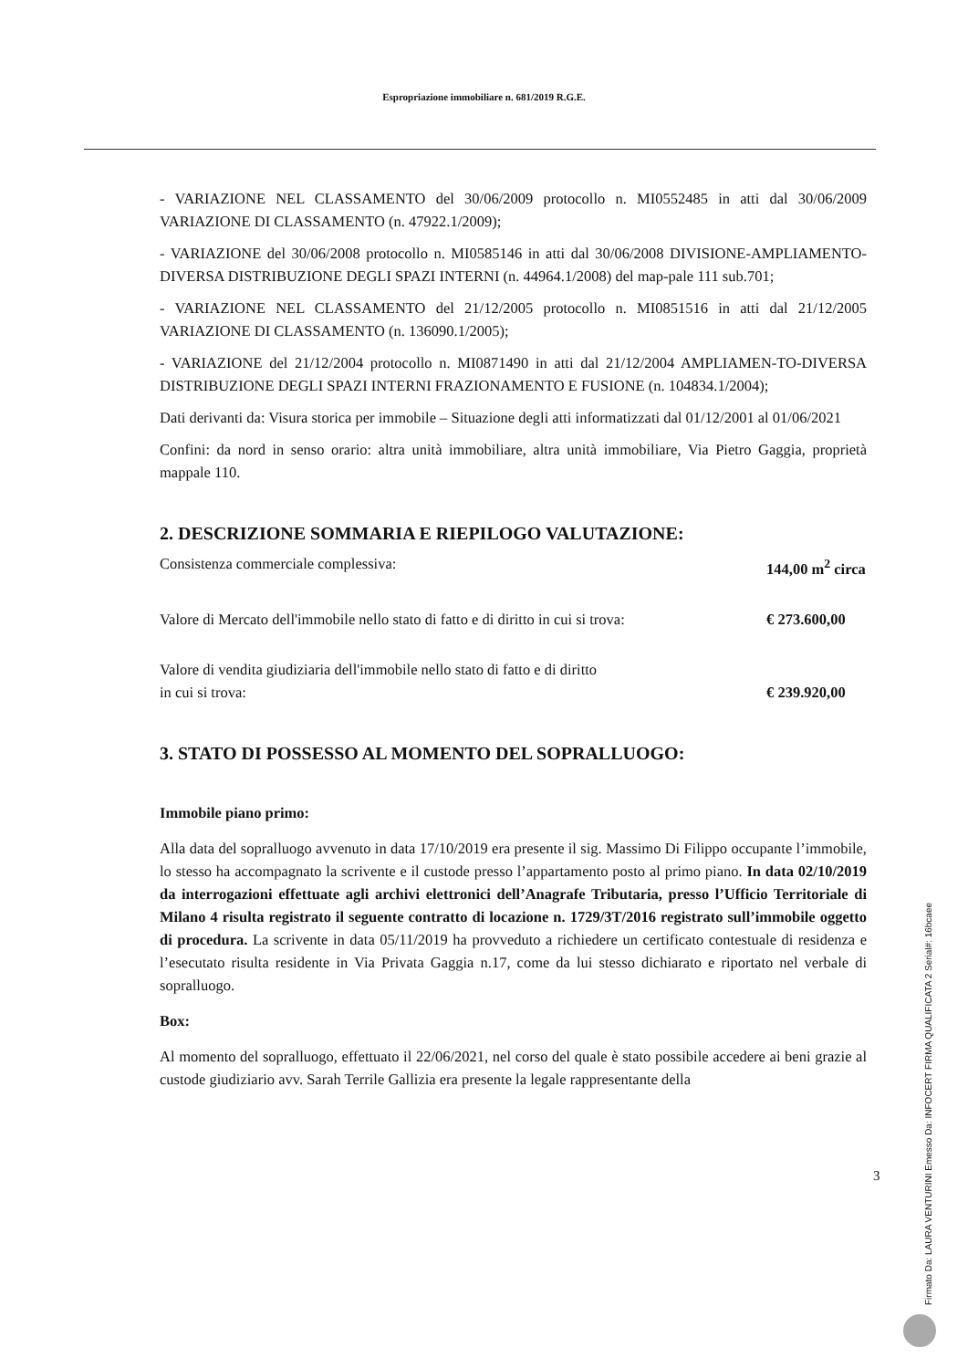Espropriazione immobiliare n. 681/2019 R.G.E.
- VARIAZIONE NEL CLASSAMENTO del 30/06/2009 protocollo n. MI0552485 in atti dal 30/06/2009 VARIAZIONE DI CLASSAMENTO (n. 47922.1/2009);
- VARIAZIONE del 30/06/2008 protocollo n. MI0585146 in atti dal 30/06/2008 DIVISIONE-AMPLIAMENTO- DIVERSA DISTRIBUZIONE DEGLI SPAZI INTERNI (n. 44964.1/2008) del map-pale 111 sub.701;
- VARIAZIONE NEL CLASSAMENTO del 21/12/2005 protocollo n. MI0851516 in atti dal 21/12/2005 VARIAZIONE DI CLASSAMENTO (n. 136090.1/2005);
- VARIAZIONE del 21/12/2004 protocollo n. MI0871490 in atti dal 21/12/2004 AMPLIAMEN-TO-DIVERSA DISTRIBUZIONE DEGLI SPAZI INTERNI FRAZIONAMENTO E FUSIONE (n. 104834.1/2004);
Dati derivanti da: Visura storica per immobile – Situazione degli atti informatizzati dal 01/12/2001 al 01/06/2021
Confini: da nord in senso orario: altra unità immobiliare, altra unità immobiliare, Via Pietro Gaggia, proprietà mappale 110.
2. DESCRIZIONE SOMMARIA E RIEPILOGO VALUTAZIONE:
Consistenza commerciale complessiva: 144,00 m<sup>2</sup> circa
Valore di Mercato dell'immobile nello stato di fatto e di diritto in cui si trova: € 273.600,00
Valore di vendita giudiziaria dell'immobile nello stato di fatto e di diritto
in cui si trova: € 239.920,00
3. STATO DI POSSESSO AL MOMENTO DEL SOPRALLUOGO:
Immobile piano primo:
Alla data del sopralluogo avvenuto in data 17/10/2019 era presente il sig. Massimo Di Filippo occupante l’immobile, lo stesso ha accompagnato la scrivente e il custode presso l’appartamento posto al primo piano. In data 02/10/2019 da interrogazioni effettuate agli archivi elettronici dell’Anagrafe Tributaria, presso l’Ufficio Territoriale di Milano 4 risulta registrato il seguente contratto di locazione n. 1729/3T/2016 registrato sull’immobile oggetto di procedura. La scrivente in data 05/11/2019 ha provveduto a richiedere un certificato contestuale di residenza e l’esecutato risulta residente in Via Privata Gaggia n.17, come da lui stesso dichiarato e riportato nel verbale di sopralluogo.
Box:
Al momento del sopralluogo, effettuato il 22/06/2021, nel corso del quale è stato possibile accedere ai beni grazie al custode giudiziario avv. Sarah Terrile Gallizia era presente la legale rappresentante della
3
Firmato Da: LAURA VENTURINI Emesso Da: INFOCERT FIRMA QUALIFICATA 2 Serial#: 16bcaee